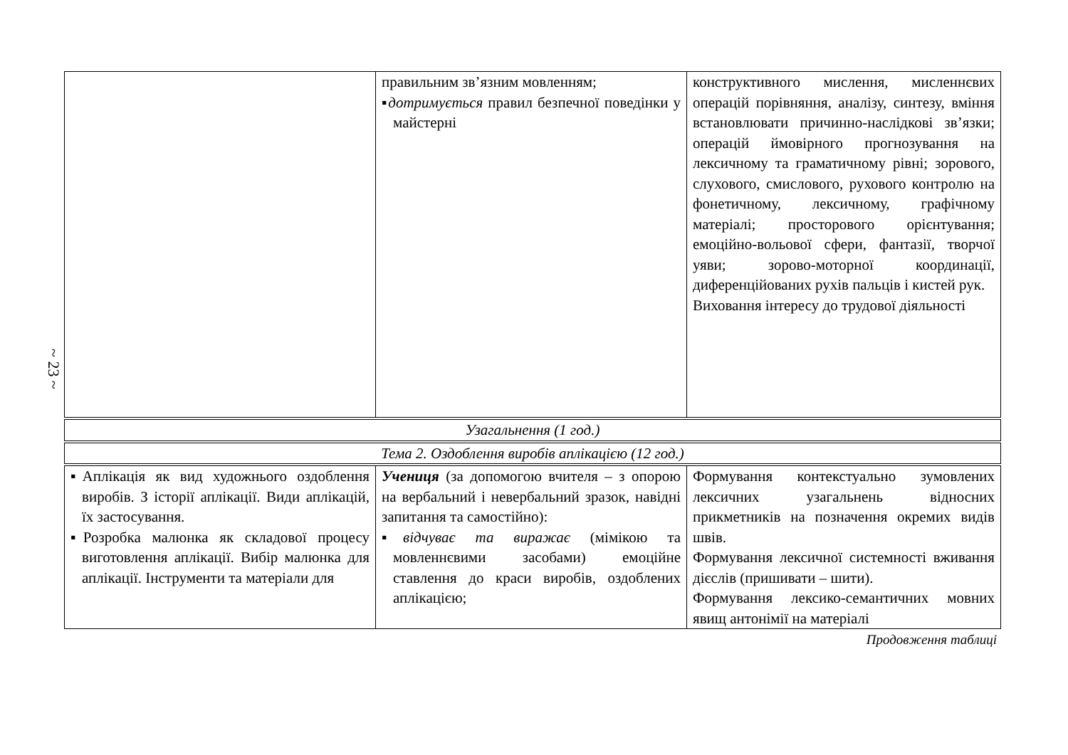~ 23 ~
| | правильним зв’язним мовленням; ▪ дотримується правил безпечної поведінки у майстерні | конструктивного мислення, мисленнєвих операцій порівняння, аналізу, синтезу, вміння встановлювати причинно-наслідкові зв’язки; операцій ймовірного прогнозування на лексичному та граматичному рівні; зорового, слухового, смислового, рухового контролю на фонетичному, лексичному, графічному матеріалі; просторового орієнтування; емоційно-вольової сфери, фантазії, творчої уяви; зорово-моторної координації, диференційованих рухів пальців і кистей рук. Виховання інтересу до трудової діяльності |
| Узагальнення (1 год.) | | |
| Тема 2. Оздоблення виробів аплікацією (12 год.) | | |
| ▪Аплікація як вид художнього оздоблення виробів. З історії аплікації. Види аплікацій, їх застосування. ▪Розробка малюнка як складової процесу виготовлення аплікації. Вибір малюнка для аплікації. Інструменти та матеріали для | Учениця (за допомогою вчителя – з опорою на вербальний і невербальний зразок, навідні запитання та самостійно): ▪ відчуває та виражає (мімікою та мовленнєвими засобами) емоційне ставлення до краси виробів, оздоблених аплікацією; | Формування контекстуально зумовлених лексичних узагальнень відносних прикметників на позначення окремих видів швів. Формування лексичної системності вживання дієслів (пришивати – шити). Формування лексико-семантичних мовних явищ антонімії на матеріалі |
Продовження таблиці